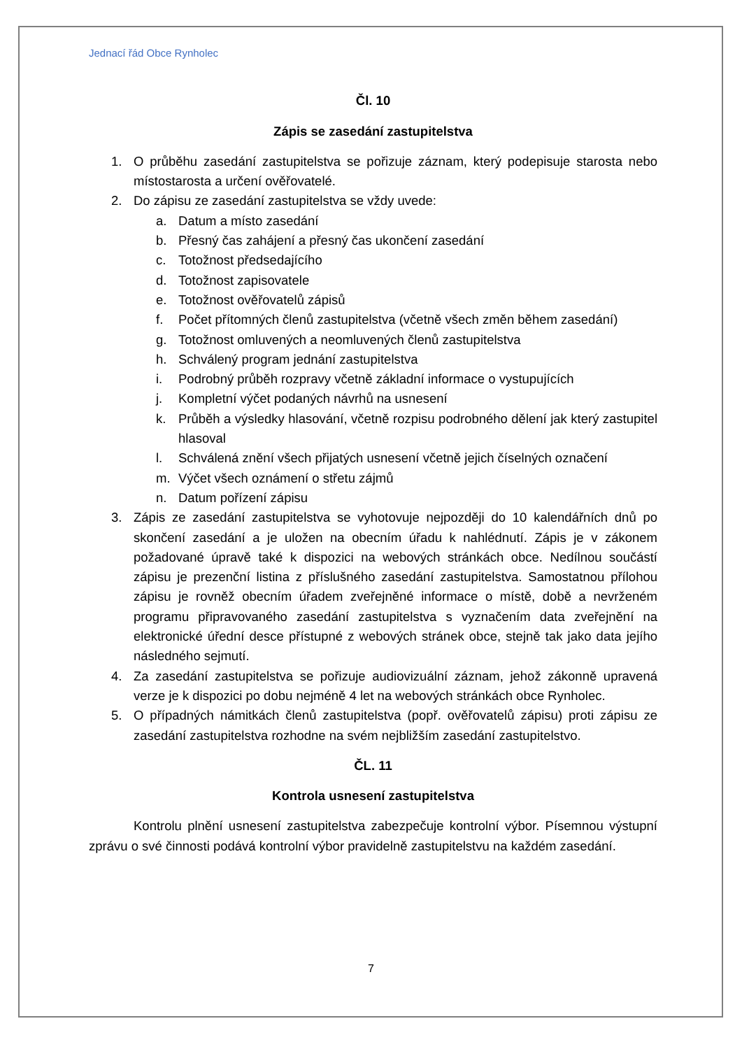Jednací řád Obce Rynholec
Čl. 10
Zápis se zasedání zastupitelstva
1. O průběhu zasedání zastupitelstva se pořizuje záznam, který podepisuje starosta nebo místostarosta a určení ověřovatelé.
2. Do zápisu ze zasedání zastupitelstva se vždy uvede:
a. Datum a místo zasedání
b. Přesný čas zahájení a přesný čas ukončení zasedání
c. Totožnost předsedajícího
d. Totožnost zapisovatele
e. Totožnost ověřovatelů zápisů
f. Počet přítomných členů zastupitelstva (včetně všech změn během zasedání)
g. Totožnost omluvených a neomluvených členů zastupitelstva
h. Schválený program jednání zastupitelstva
i. Podrobný průběh rozpravy včetně základní informace o vystupujících
j. Kompletní výčet podaných návrhů na usnesení
k. Průběh a výsledky hlasování, včetně rozpisu podrobného dělení jak který zastupitel hlasoval
l. Schválená znění všech přijatých usnesení včetně jejich číselných označení
m. Výčet všech oznámení o střetu zájmů
n. Datum pořízení zápisu
3. Zápis ze zasedání zastupitelstva se vyhotovuje nejpozději do 10 kalendářních dnů po skončení zasedání a je uložen na obecním úřadu k nahlédnutí. Zápis je v zákonem požadované úpravě také k dispozici na webových stránkách obce. Nedílnou součástí zápisu je prezenční listina z příslušného zasedání zastupitelstva. Samostatnou přílohou zápisu je rovněž obecním úřadem zveřejněné informace o místě, době a nevrženém programu připravovaného zasedání zastupitelstva s vyznačením data zveřejnění na elektronické úřední desce přístupné z webových stránek obce, stejně tak jako data jejího následného sejmutí.
4. Za zasedání zastupitelstva se pořizuje audiovizuální záznam, jehož zákonně upravená verze je k dispozici po dobu nejméně 4 let na webových stránkách obce Rynholec.
5. O případných námitkách členů zastupitelstva (popř. ověřovatelů zápisu) proti zápisu ze zasedání zastupitelstva rozhodne na svém nejbližším zasedání zastupitelstvo.
ČL. 11
Kontrola usnesení zastupitelstva
Kontrolu plnění usnesení zastupitelstva zabezpečuje kontrolní výbor. Písemnou výstupní zprávu o své činnosti podává kontrolní výbor pravidelně zastupitelstvu na každém zasedání.
7